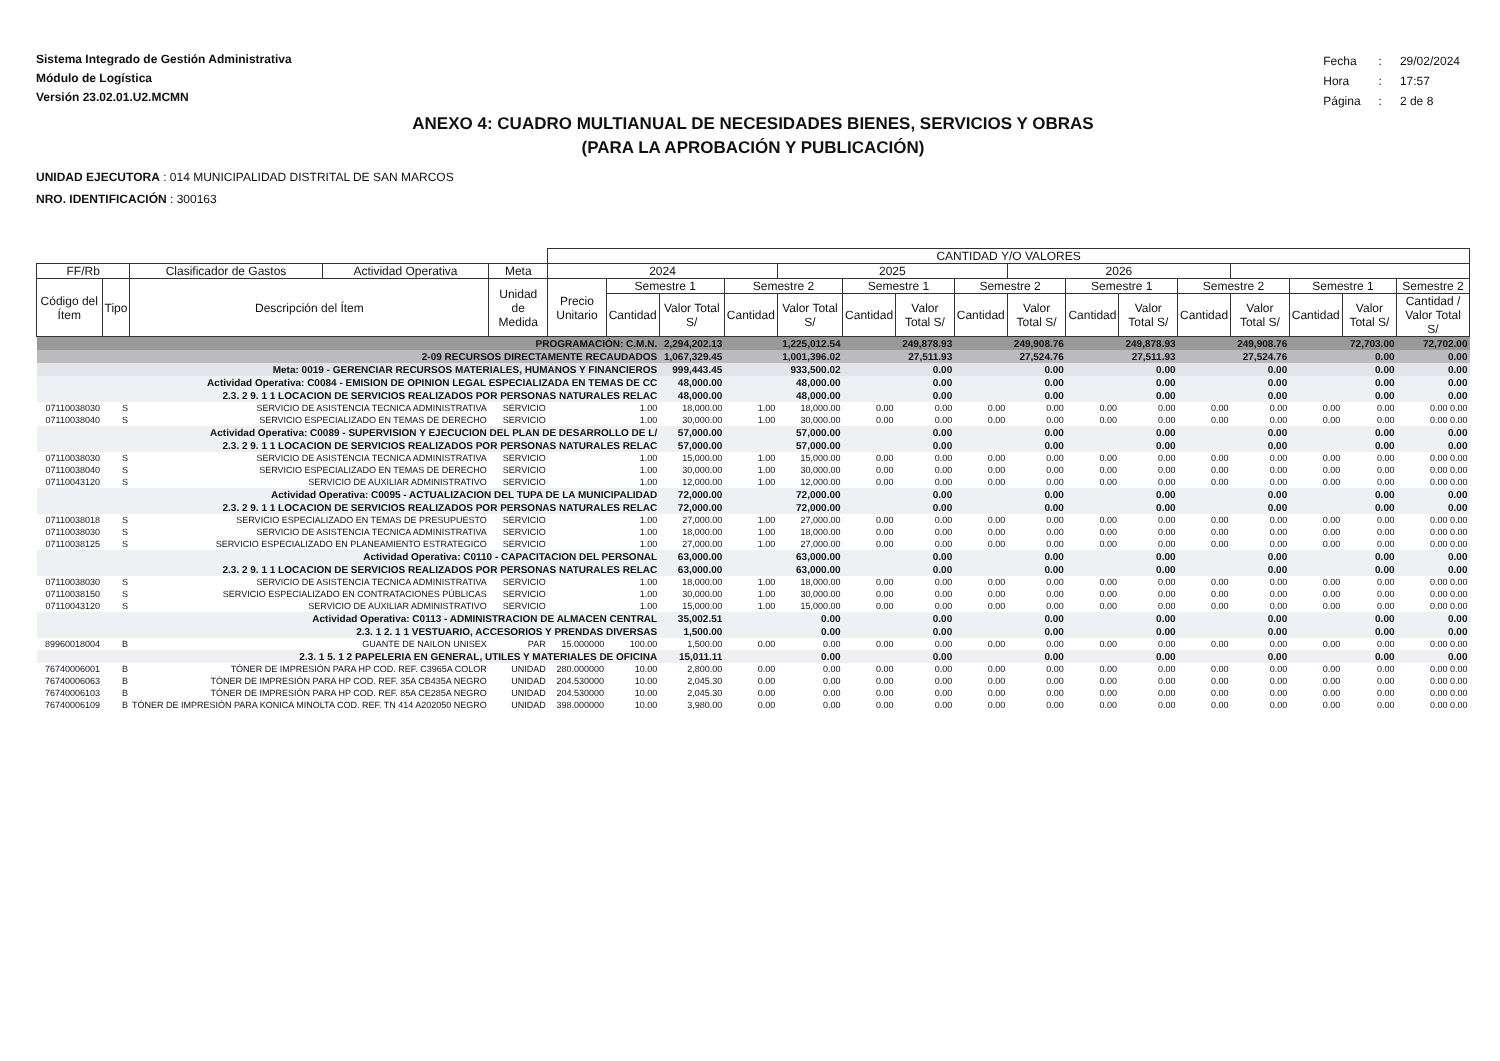Sistema Integrado de Gestión Administrativa
Módulo de Logística
Versión 23.02.01.U2.MCMN
| Fecha | : | 29/02/2024 |
| Hora | : | 17:57 |
| Página | : | 2 de 8 |
ANEXO 4: CUADRO MULTIANUAL DE NECESIDADES BIENES, SERVICIOS Y OBRAS
(PARA LA APROBACIÓN Y PUBLICACIÓN)
UNIDAD EJECUTORA : 014 MUNICIPALIDAD DISTRITAL DE SAN MARCOS
NRO. IDENTIFICACIÓN : 300163
| | | | | | CANTIDAD Y/O VALORES | | | | | | | | | | | | | | | |
| --- | --- | --- | --- | --- | --- | --- | --- | --- | --- | --- | --- | --- | --- | --- | --- | --- | --- | --- | --- | --- |
| FF/Rb | | Clasificador de Gastos | Actividad Operativa | Meta | 2024 | | | | 2025 | | | | 2026 | | | | | | | |
| Código del Ítem | Tipo | Descripción del Ítem | | Unidad de Medida | Precio Unitario | Semestre 1 | | Semestre 2 | | Semestre 1 | | Semestre 2 | | Semestre 1 | | Semestre 2 | | Semestre 1 | | Semestre 2 |
| | | | | | | Cantidad | Valor Total S/ | Cantidad | Valor Total S/ | Cantidad | Valor Total S/ | Cantidad | Valor Total S/ | Cantidad | Valor Total S/ | Cantidad | Valor Total S/ | Cantidad | Valor Total S/ | Cantidad / Valor Total S/ |
| PROGRAMACIÓN: C.M.N. | | | | | | | 2,294,202.13 | | 1,225,012.54 | | 249,878.93 | | 249,908.76 | | 249,878.93 | | 249,908.76 | | 72,703.00 | 72,702.00 |
| 2-09 RECURSOS DIRECTAMENTE RECAUDADOS | | | | | | | 1,067,329.45 | | 1,001,396.02 | | 27,511.93 | | 27,524.76 | | 27,511.93 | | 27,524.76 | | 0.00 | 0.00 |
| Meta: 0019 - GERENCIAR RECURSOS MATERIALES, HUMANOS Y FINANCIEROS | | | | | | | 999,443.45 | | 933,500.02 | | 0.00 | | 0.00 | | 0.00 | | 0.00 | | 0.00 | 0.00 |
| Actividad Operativa: C0084 - EMISION DE OPINION LEGAL ESPECIALIZADA EN TEMAS DE CC | | | | | | | 48,000.00 | | 48,000.00 | | 0.00 | | 0.00 | | 0.00 | | 0.00 | | 0.00 | 0.00 |
| 2.3. 2 9. 1 1 LOCACION DE SERVICIOS REALIZADOS POR PERSONAS NATURALES RELAC | | | | | | | 48,000.00 | | 48,000.00 | | 0.00 | | 0.00 | | 0.00 | | 0.00 | | 0.00 | 0.00 |
| 07110038030 | S | SERVICIO DE ASISTENCIA TECNICA ADMINISTRATIVA | | SERVICIO | | 1.00 | 18,000.00 | 1.00 | 18,000.00 | 0.00 | 0.00 | 0.00 | 0.00 | 0.00 | 0.00 | 0.00 | 0.00 | 0.00 | 0.00 | 0.00 0.00 |
| 07110038040 | S | SERVICIO ESPECIALIZADO EN TEMAS DE DERECHO | | SERVICIO | | 1.00 | 30,000.00 | 1.00 | 30,000.00 | 0.00 | 0.00 | 0.00 | 0.00 | 0.00 | 0.00 | 0.00 | 0.00 | 0.00 | 0.00 | 0.00 0.00 |
| Actividad Operativa: C0089 - SUPERVISION Y EJECUCION DEL PLAN DE DESARROLLO DE L/ | | | | | | | 57,000.00 | | 57,000.00 | | 0.00 | | 0.00 | | 0.00 | | 0.00 | | 0.00 | 0.00 |
| 2.3. 2 9. 1 1 LOCACION DE SERVICIOS REALIZADOS POR PERSONAS NATURALES RELAC | | | | | | | 57,000.00 | | 57,000.00 | | 0.00 | | 0.00 | | 0.00 | | 0.00 | | 0.00 | 0.00 |
| 07110038030 | S | SERVICIO DE ASISTENCIA TECNICA ADMINISTRATIVA | | SERVICIO | | 1.00 | 15,000.00 | 1.00 | 15,000.00 | 0.00 | 0.00 | 0.00 | 0.00 | 0.00 | 0.00 | 0.00 | 0.00 | 0.00 | 0.00 | 0.00 0.00 |
| 07110038040 | S | SERVICIO ESPECIALIZADO EN TEMAS DE DERECHO | | SERVICIO | | 1.00 | 30,000.00 | 1.00 | 30,000.00 | 0.00 | 0.00 | 0.00 | 0.00 | 0.00 | 0.00 | 0.00 | 0.00 | 0.00 | 0.00 | 0.00 0.00 |
| 07110043120 | S | SERVICIO DE AUXILIAR ADMINISTRATIVO | | SERVICIO | | 1.00 | 12,000.00 | 1.00 | 12,000.00 | 0.00 | 0.00 | 0.00 | 0.00 | 0.00 | 0.00 | 0.00 | 0.00 | 0.00 | 0.00 | 0.00 0.00 |
| Actividad Operativa: C0095 - ACTUALIZACION DEL TUPA DE LA MUNICIPALIDAD | | | | | | | 72,000.00 | | 72,000.00 | | 0.00 | | 0.00 | | 0.00 | | 0.00 | | 0.00 | 0.00 |
| 2.3. 2 9. 1 1 LOCACION DE SERVICIOS REALIZADOS POR PERSONAS NATURALES RELAC | | | | | | | 72,000.00 | | 72,000.00 | | 0.00 | | 0.00 | | 0.00 | | 0.00 | | 0.00 | 0.00 |
| 07110038018 | S | SERVICIO ESPECIALIZADO EN TEMAS DE PRESUPUESTO | | SERVICIO | | 1.00 | 27,000.00 | 1.00 | 27,000.00 | 0.00 | 0.00 | 0.00 | 0.00 | 0.00 | 0.00 | 0.00 | 0.00 | 0.00 | 0.00 | 0.00 0.00 |
| 07110038030 | S | SERVICIO DE ASISTENCIA TECNICA ADMINISTRATIVA | | SERVICIO | | 1.00 | 18,000.00 | 1.00 | 18,000.00 | 0.00 | 0.00 | 0.00 | 0.00 | 0.00 | 0.00 | 0.00 | 0.00 | 0.00 | 0.00 | 0.00 0.00 |
| 07110038125 | S | SERVICIO ESPECIALIZADO EN PLANEAMIENTO ESTRATEGICO | | SERVICIO | | 1.00 | 27,000.00 | 1.00 | 27,000.00 | 0.00 | 0.00 | 0.00 | 0.00 | 0.00 | 0.00 | 0.00 | 0.00 | 0.00 | 0.00 | 0.00 0.00 |
| Actividad Operativa: C0110 - CAPACITACION DEL PERSONAL | | | | | | | 63,000.00 | | 63,000.00 | | 0.00 | | 0.00 | | 0.00 | | 0.00 | | 0.00 | 0.00 |
| 2.3. 2 9. 1 1 LOCACION DE SERVICIOS REALIZADOS POR PERSONAS NATURALES RELAC | | | | | | | 63,000.00 | | 63,000.00 | | 0.00 | | 0.00 | | 0.00 | | 0.00 | | 0.00 | 0.00 |
| 07110038030 | S | SERVICIO DE ASISTENCIA TECNICA ADMINISTRATIVA | | SERVICIO | | 1.00 | 18,000.00 | 1.00 | 18,000.00 | 0.00 | 0.00 | 0.00 | 0.00 | 0.00 | 0.00 | 0.00 | 0.00 | 0.00 | 0.00 | 0.00 0.00 |
| 07110038150 | S | SERVICIO ESPECIALIZADO EN CONTRATACIONES PÚBLICAS | | SERVICIO | | 1.00 | 30,000.00 | 1.00 | 30,000.00 | 0.00 | 0.00 | 0.00 | 0.00 | 0.00 | 0.00 | 0.00 | 0.00 | 0.00 | 0.00 | 0.00 0.00 |
| 07110043120 | S | SERVICIO DE AUXILIAR ADMINISTRATIVO | | SERVICIO | | 1.00 | 15,000.00 | 1.00 | 15,000.00 | 0.00 | 0.00 | 0.00 | 0.00 | 0.00 | 0.00 | 0.00 | 0.00 | 0.00 | 0.00 | 0.00 0.00 |
| Actividad Operativa: C0113 - ADMINISTRACION DE ALMACEN CENTRAL | | | | | | | 35,002.51 | | 0.00 | | 0.00 | | 0.00 | | 0.00 | | 0.00 | | 0.00 | 0.00 |
| 2.3. 1 2. 1 1 VESTUARIO, ACCESORIOS Y PRENDAS DIVERSAS | | | | | | | 1,500.00 | | 0.00 | | 0.00 | | 0.00 | | 0.00 | | 0.00 | | 0.00 | 0.00 |
| 89960018004 | B | GUANTE DE NAILON UNISEX | | PAR | 15.000000 | 100.00 | 1,500.00 | 0.00 | 0.00 | 0.00 | 0.00 | 0.00 | 0.00 | 0.00 | 0.00 | 0.00 | 0.00 | 0.00 | 0.00 | 0.00 0.00 |
| 2.3. 1 5. 1 2 PAPELERIA EN GENERAL, UTILES Y MATERIALES DE OFICINA | | | | | | | 15,011.11 | | 0.00 | | 0.00 | | 0.00 | | 0.00 | | 0.00 | | 0.00 | 0.00 |
| 76740006001 | B | TÓNER DE IMPRESIÓN PARA HP COD. REF. C3965A COLOR | | UNIDAD | 280.000000 | 10.00 | 2,800.00 | 0.00 | 0.00 | 0.00 | 0.00 | 0.00 | 0.00 | 0.00 | 0.00 | 0.00 | 0.00 | 0.00 | 0.00 | 0.00 0.00 |
| 76740006063 | B | TÓNER DE IMPRESIÓN PARA HP COD. REF. 35A CB435A NEGRO | | UNIDAD | 204.530000 | 10.00 | 2,045.30 | 0.00 | 0.00 | 0.00 | 0.00 | 0.00 | 0.00 | 0.00 | 0.00 | 0.00 | 0.00 | 0.00 | 0.00 | 0.00 0.00 |
| 76740006103 | B | TÓNER DE IMPRESIÓN PARA HP COD. REF. 85A CE285A NEGRO | | UNIDAD | 204.530000 | 10.00 | 2,045.30 | 0.00 | 0.00 | 0.00 | 0.00 | 0.00 | 0.00 | 0.00 | 0.00 | 0.00 | 0.00 | 0.00 | 0.00 | 0.00 0.00 |
| 76740006109 | B | TÓNER DE IMPRESIÓN PARA KONICA MINOLTA COD. REF. TN 414 A202050 NEGRO | | UNIDAD | 398.000000 | 10.00 | 3,980.00 | 0.00 | 0.00 | 0.00 | 0.00 | 0.00 | 0.00 | 0.00 | 0.00 | 0.00 | 0.00 | 0.00 | 0.00 | 0.00 0.00 |